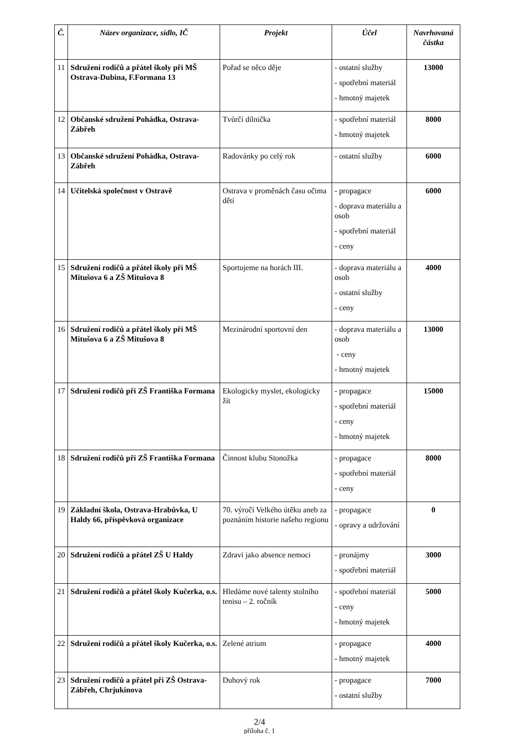| Č. | Název organizace, sídlo, IČ | Projekt | Účel | Navrhovaná částka |
| --- | --- | --- | --- | --- |
| 11 | Sdružení rodičů a přátel školy při MŠ Ostrava-Dubina, F.Formana 13 | Pořad se něco děje | - ostatní služby - spotřební materiál - hmotný majetek | 13000 |
| 12 | Občanské sdružení Pohádka, Ostrava-Zábřeh | Tvůrčí dílnička | - spotřební materiál - hmotný majetek | 8000 |
| 13 | Občanské sdružení Pohádka, Ostrava-Zábřeh | Radovánky po celý rok | - ostatní služby | 6000 |
| 14 | Učitelská společnost v Ostravě | Ostrava v proměnách času očima dětí | - propagace - doprava materiálu a osob - spotřební materiál - ceny | 6000 |
| 15 | Sdružení rodičů a přátel školy při MŠ Mitušova 6 a ZŠ Mitušova 8 | Sportujeme na horách III. | - doprava materiálu a osob - ostatní služby - ceny | 4000 |
| 16 | Sdružení rodičů a přátel školy při MŠ Mitušova 6 a ZŠ Mitušova 8 | Mezinárodní sportovní den | - doprava materiálu a osob - ceny - hmotný majetek | 13000 |
| 17 | Sdružení rodičů při ZŠ Františka Formana | Ekologicky myslet, ekologicky žít | - propagace - spotřební materiál - ceny - hmotný majetek | 15000 |
| 18 | Sdružení rodičů při ZŠ Františka Formana | Činnost klubu Stonožka | - propagace - spotřební materiál - ceny | 8000 |
| 19 | Základní škola, Ostrava-Hrabůvka, U Haldy 66, příspěvková organizace | 70. výročí Velkého útěku aneb za poznáním historie našeho regionu | - propagace - opravy a udržování | 0 |
| 20 | Sdružení rodičů a přátel ZŠ U Haldy | Zdraví jako absence nemoci | - pronájmy - spotřební materiál | 3000 |
| 21 | Sdružení rodičů a přátel školy Kučerka, o.s. | Hledáme nové talenty stolního tenisu – 2. ročník | - spotřební materiál - ceny - hmotný majetek | 5000 |
| 22 | Sdružení rodičů a přátel školy Kučerka, o.s. | Zelené atrium | - propagace - hmotný majetek | 4000 |
| 23 | Sdružení rodičů a přátel při ZŠ Ostrava-Zábřeh, Chrjukinova | Duhový rok | - propagace - ostatní služby | 7000 |
2/4
příloha č. 1